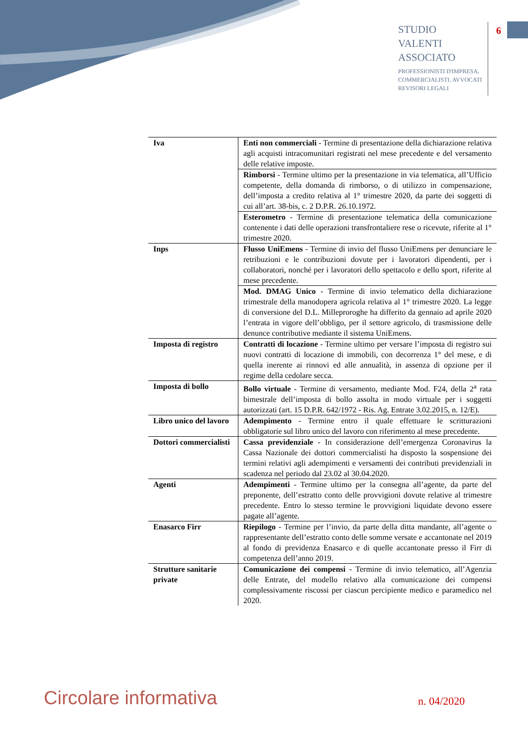STUDIO
VALENTI
ASSOCIATO
PROFESSIONISTI D'IMPRESA,
COMMERCIALISTI, AVVOCATI
REVISORI LEGALI
6
| Iva | Enti non commerciali - Termine di presentazione della dichiarazione relativa agli acquisti intracomunitari registrati nel mese precedente e del versamento delle relative imposte. |
| | Rimborsi - Termine ultimo per la presentazione in via telematica, all’Ufficio competente, della domanda di rimborso, o di utilizzo in compensazione, dell’imposta a credito relativa al 1° trimestre 2020, da parte dei soggetti di cui all’art. 38-bis, c. 2 D.P.R. 26.10.1972. |
| | Esterometro - Termine di presentazione telematica della comunicazione contenente i dati delle operazioni transfrontaliere rese o ricevute, riferite al 1° trimestre 2020. |
| Inps | Flusso UniEmens - Termine di invio del flusso UniEmens per denunciare le retribuzioni e le contribuzioni dovute per i lavoratori dipendenti, per i collaboratori, nonché per i lavoratori dello spettacolo e dello sport, riferite al mese precedente. |
| | Mod. DMAG Unico - Termine di invio telematico della dichiarazione trimestrale della manodopera agricola relativa al 1° trimestre 2020. La legge di conversione del D.L. Milleproroghe ha differito da gennaio ad aprile 2020 l’entrata in vigore dell’obbligo, per il settore agricolo, di trasmissione delle denunce contributive mediante il sistema UniEmens. |
| Imposta di registro | Contratti di locazione - Termine ultimo per versare l’imposta di registro sui nuovi contratti di locazione di immobili, con decorrenza 1° del mese, e di quella inerente ai rinnovi ed alle annualità, in assenza di opzione per il regime della cedolare secca. |
| Imposta di bollo | Bollo virtuale - Termine di versamento, mediante Mod. F24, della 2<sup>a</sup> rata bimestrale dell’imposta di bollo assolta in modo virtuale per i soggetti autorizzati (art. 15 D.P.R. 642/1972 - Ris. Ag. Entrate 3.02.2015, n. 12/E). |
| Libro unico del lavoro | Adempimento - Termine entro il quale effettuare le scritturazioni obbligatorie sul libro unico del lavoro con riferimento al mese precedente. |
| Dottori commercialisti | Cassa previdenziale - In considerazione dell’emergenza Coronavirus la Cassa Nazionale dei dottori commercialisti ha disposto la sospensione dei termini relativi agli adempimenti e versamenti dei contributi previdenziali in scadenza nel periodo dal 23.02 al 30.04.2020. |
| Agenti | Adempimenti - Termine ultimo per la consegna all’agente, da parte del preponente, dell’estratto conto delle provvigioni dovute relative al trimestre precedente. Entro lo stesso termine le provvigioni liquidate devono essere pagate all’agente. |
| Enasarco Firr | Riepilogo - Termine per l’invio, da parte della ditta mandante, all’agente o rappresentante dell’estratto conto delle somme versate e accantonate nel 2019 al fondo di previdenza Enasarco e di quelle accantonate presso il Firr di competenza dell’anno 2019. |
| Strutture sanitarie private | Comunicazione dei compensi - Termine di invio telematico, all’Agenzia delle Entrate, del modello relativo alla comunicazione dei compensi complessivamente riscossi per ciascun percipiente medico e paramedico nel 2020. |
Circolare informativa n. 04/2020